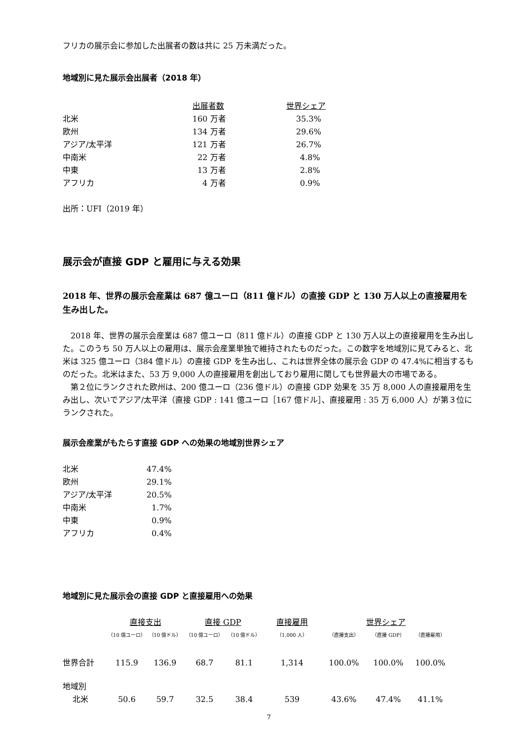フリカの展示会に参加した出展者の数は共に 25 万未満だった。
地域別に見た展示会出展者（2018 年）
| | 出展者数 | 世界シェア |
| --- | --- | --- |
| 北米 | 160 万者 | 35.3% |
| 欧州 | 134 万者 | 29.6% |
| アジア/太平洋 | 121 万者 | 26.7% |
| 中南米 | 22 万者 | 4.8% |
| 中東 | 13 万者 | 2.8% |
| アフリカ | 4 万者 | 0.9% |
出所：UFI（2019 年）
展示会が直接 GDP と雇用に与える効果
2018 年、世界の展示会産業は 687 億ユーロ（811 億ドル）の直接 GDP と 130 万人以上の直接雇用を生み出した。
2018 年、世界の展示会産業は 687 億ユーロ（811 億ドル）の直接 GDP と 130 万人以上の直接雇用を生み出した。このうち 50 万人以上の雇用は、展示会産業単独で維持されたものだった。この数字を地域別に見てみると、北米は 325 億ユーロ（384 億ドル）の直接 GDP を生み出し、これは世界全体の展示会 GDP の 47.4%に相当するものだった。北米はまた、53 万 9,000 人の直接雇用を創出しており雇用に関しても世界最大の市場である。
第２位にランクされた欧州は、200 億ユーロ（236 億ドル）の直接 GDP 効果を 35 万 8,000 人の直接雇用を生み出し、次いでアジア/太平洋（直接 GDP : 141 億ユーロ［167 億ドル］、直接雇用 : 35 万 6,000 人）が第３位にランクされた。
展示会産業がもたらす直接 GDP への効果の地域別世界シェア
| 北米 | 47.4% |
| 欧州 | 29.1% |
| アジア/太平洋 | 20.5% |
| 中南米 | 1.7% |
| 中東 | 0.9% |
| アフリカ | 0.4% |
地域別に見た展示会の直接 GDP と直接雇用への効果
| | 直接支出 | | 直接 GDP | | 直接雇用 | 世界シェア | | |
| --- | --- | --- | --- | --- | --- | --- | --- | --- |
| | （10 億ユーロ） | （10 億ドル） | （10 億ユーロ） | （10 億ドル） | （1,000 人） | （直接支出） | （直接 GDP） | （直接雇用） |
| 世界合計 | 115.9 | 136.9 | 68.7 | 81.1 | 1,314 | 100.0% | 100.0% | 100.0% |
| 地域別 | | | | | | | | |
| 北米 | 50.6 | 59.7 | 32.5 | 38.4 | 539 | 43.6% | 47.4% | 41.1% |
7